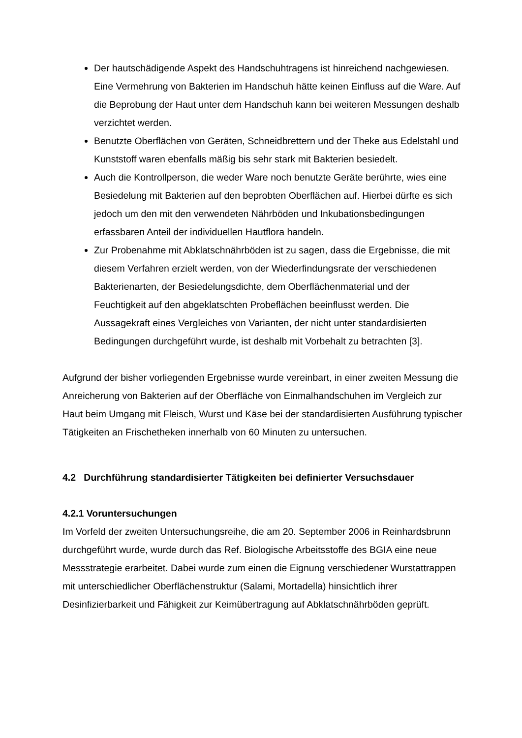Der hautschädigende Aspekt des Handschuhtragens ist hinreichend nachgewiesen. Eine Vermehrung von Bakterien im Handschuh hätte keinen Einfluss auf die Ware. Auf die Beprobung der Haut unter dem Handschuh kann bei weiteren Messungen deshalb verzichtet werden.
Benutzte Oberflächen von Geräten, Schneidbrettern und der Theke aus Edelstahl und Kunststoff waren ebenfalls mäßig bis sehr stark mit Bakterien besiedelt.
Auch die Kontrollperson, die weder Ware noch benutzte Geräte berührte, wies eine Besiedelung mit Bakterien auf den beprobten Oberflächen auf. Hierbei dürfte es sich jedoch um den mit den verwendeten Nährböden und Inkubationsbedingungen erfassbaren Anteil der individuellen Hautflora handeln.
Zur Probenahme mit Abklatschnährböden ist zu sagen, dass die Ergebnisse, die mit diesem Verfahren erzielt werden, von der Wiederfindungsrate der verschiedenen Bakterienarten, der Besiedelungsdichte, dem Oberflächenmaterial und der Feuchtigkeit auf den abgeklatschten Probeflächen beeinflusst werden. Die Aussagekraft eines Vergleiches von Varianten, der nicht unter standardisierten Bedingungen durchgeführt wurde, ist deshalb mit Vorbehalt zu betrachten [3].
Aufgrund der bisher vorliegenden Ergebnisse wurde vereinbart, in einer zweiten Messung die Anreicherung von Bakterien auf der Oberfläche von Einmalhandschuhen im Vergleich zur Haut beim Umgang mit Fleisch, Wurst und Käse bei der standardisierten Ausführung typischer Tätigkeiten an Frischetheken innerhalb von 60 Minuten zu untersuchen.
4.2 Durchführung standardisierter Tätigkeiten bei definierter Versuchsdauer
4.2.1 Voruntersuchungen
Im Vorfeld der zweiten Untersuchungsreihe, die am 20. September 2006 in Reinhardsbrunn durchgeführt wurde, wurde durch das Ref. Biologische Arbeitsstoffe des BGIA eine neue Messstrategie erarbeitet. Dabei wurde zum einen die Eignung verschiedener Wurstattrappen mit unterschiedlicher Oberflächenstruktur (Salami, Mortadella) hinsichtlich ihrer Desinfizierbarkeit und Fähigkeit zur Keimübertragung auf Abklatschnährböden geprüft.